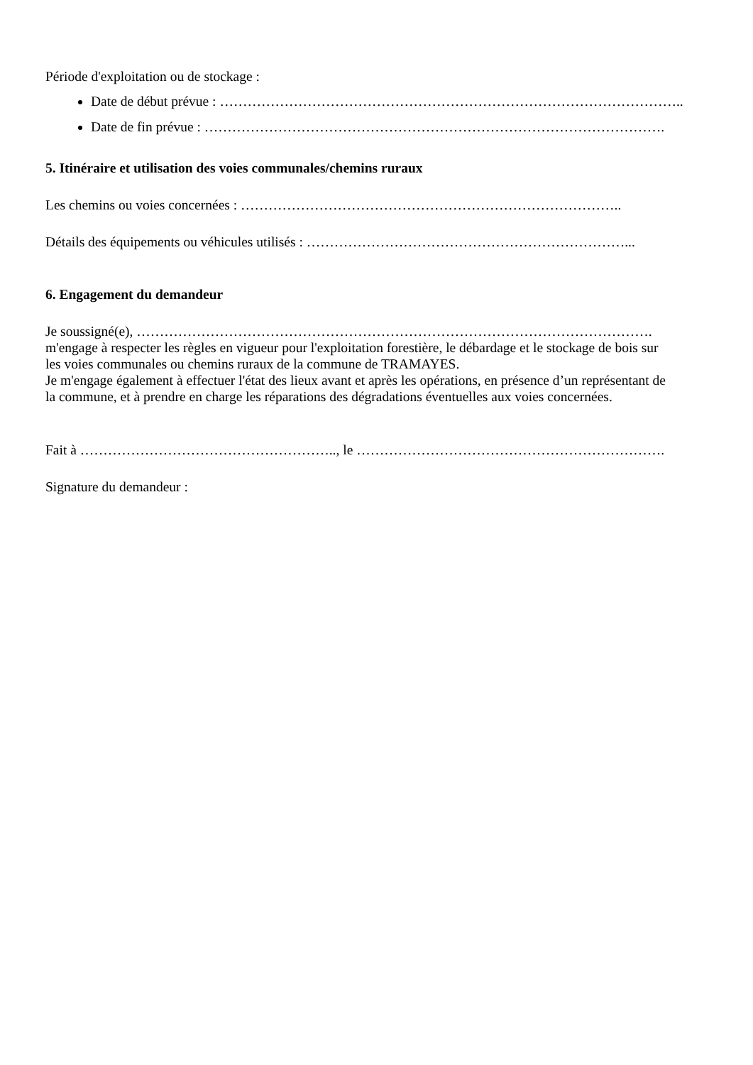Période d'exploitation ou de stockage :
Date de début prévue : ………………………………………………………………………………………..
Date de fin prévue : ……………………………………………………………………………………….
5. Itinéraire et utilisation des voies communales/chemins ruraux
Les chemins ou voies concernées : ………………………………………………………………………..
Détails des équipements ou véhicules utilisés : ……………………………………………………………...
6. Engagement du demandeur
Je soussigné(e), ………………………………………………………………………………………………….
m'engage à respecter les règles en vigueur pour l'exploitation forestière, le débardage et le stockage de bois sur
les voies communales ou chemins ruraux de la commune de TRAMAYES.
Je m'engage également à effectuer l'état des lieux avant et après les opérations, en présence d’un représentant de
la commune, et à prendre en charge les réparations des dégradations éventuelles aux voies concernées.
Fait à ……………………………………………….., le ………………………………………………………….
Signature du demandeur :